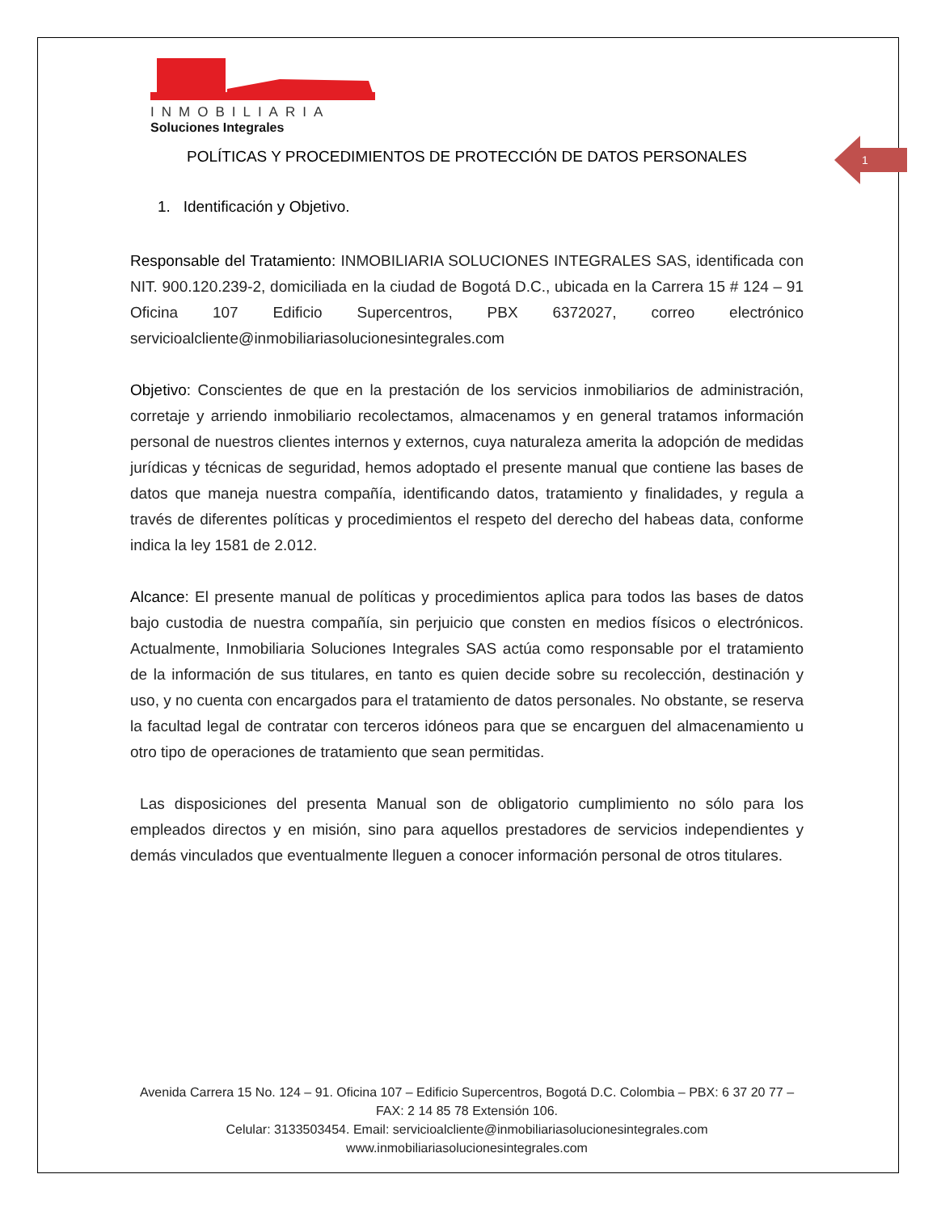1
INMOBILIARIA
Soluciones Integrales
POLÍTICAS Y PROCEDIMIENTOS DE PROTECCIÓN DE DATOS PERSONALES
1. Identificación y Objetivo.
Responsable del Tratamiento: INMOBILIARIA SOLUCIONES INTEGRALES SAS, identificada con NIT. 900.120.239-2, domiciliada en la ciudad de Bogotá D.C., ubicada en la Carrera 15 # 124 – 91 Oficina 107 Edificio Supercentros, PBX 6372027, correo electrónico servicioalcliente@inmobiliariasolucionesintegrales.com
Objetivo: Conscientes de que en la prestación de los servicios inmobiliarios de administración, corretaje y arriendo inmobiliario recolectamos, almacenamos y en general tratamos información personal de nuestros clientes internos y externos, cuya naturaleza amerita la adopción de medidas jurídicas y técnicas de seguridad, hemos adoptado el presente manual que contiene las bases de datos que maneja nuestra compañía, identificando datos, tratamiento y finalidades, y regula a través de diferentes políticas y procedimientos el respeto del derecho del habeas data, conforme indica la ley 1581 de 2.012.
Alcance: El presente manual de políticas y procedimientos aplica para todos las bases de datos bajo custodia de nuestra compañía, sin perjuicio que consten en medios físicos o electrónicos. Actualmente, Inmobiliaria Soluciones Integrales SAS actúa como responsable por el tratamiento de la información de sus titulares, en tanto es quien decide sobre su recolección, destinación y uso, y no cuenta con encargados para el tratamiento de datos personales. No obstante, se reserva la facultad legal de contratar con terceros idóneos para que se encarguen del almacenamiento u otro tipo de operaciones de tratamiento que sean permitidas.
Las disposiciones del presenta Manual son de obligatorio cumplimiento no sólo para los empleados directos y en misión, sino para aquellos prestadores de servicios independientes y demás vinculados que eventualmente lleguen a conocer información personal de otros titulares.
Avenida Carrera 15 No. 124 – 91. Oficina 107 – Edificio Supercentros, Bogotá D.C. Colombia – PBX: 6 37 20 77 – FAX: 2 14 85 78 Extensión 106.
Celular: 3133503454. Email: servicioalcliente@inmobiliariasolucionesintegrales.com
www.inmobiliariasolucionesintegrales.com